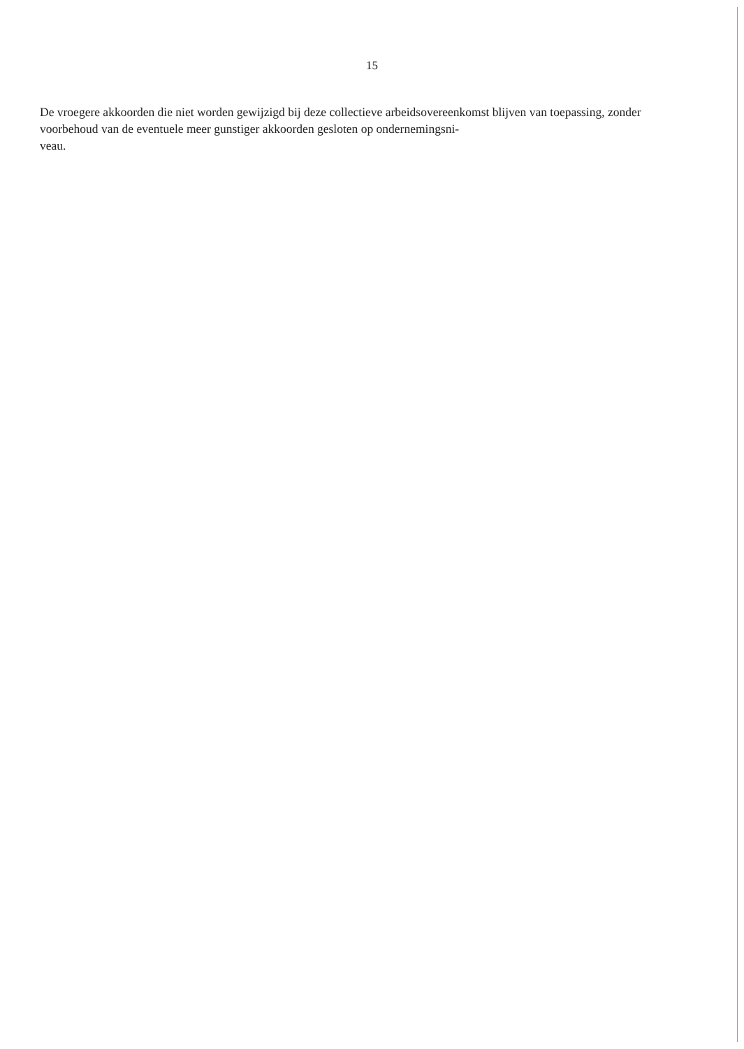15
De vroegere akkoorden die niet worden gewijzigd bij deze collectieve arbeidsovereenkomst blijven van toepassing, zonder voorbehoud van de eventuele meer gunstiger akkoorden gesloten op ondernemingsni-
veau.